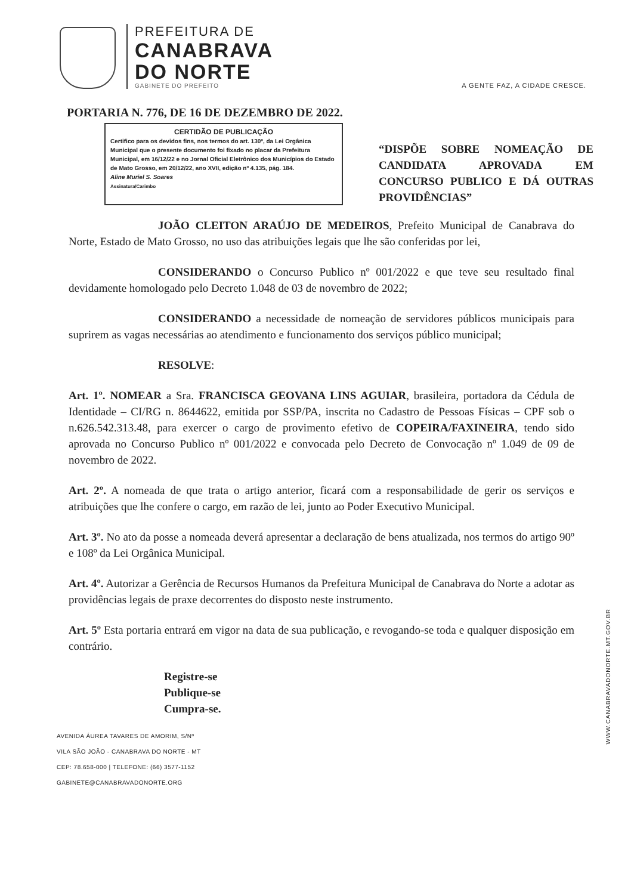PREFEITURA DE
CANABRAVA
DO NORTE
GABINETE DO PREFEITO
A GENTE FAZ, A CIDADE CRESCE.
PORTARIA N. 776, DE 16 DE DEZEMBRO DE 2022.
CERTIDÃO DE PUBLICAÇÃO
Certifico para os devidos fins, nos termos do art. 130º, da Lei Orgânica Municipal que o presente documento foi fixado no placar da Prefeitura Municipal, em 16/12/22 e no Jornal Oficial Eletrônico dos Municípios do Estado de Mato Grosso, em 20/12/22, ano XVII, edição nº 4.135, pág. 184.
Aline Muriel S. Soares
Assinatura/Carimbo
“DISPÕE SOBRE NOMEAÇÃO DE CANDIDATA APROVADA EM CONCURSO PUBLICO E DÁ OUTRAS PROVIDÊNCIAS”
JOÃO CLEITON ARAÚJO DE MEDEIROS, Prefeito Municipal de Canabrava do Norte, Estado de Mato Grosso, no uso das atribuições legais que lhe são conferidas por lei,
CONSIDERANDO o Concurso Publico nº 001/2022 e que teve seu resultado final devidamente homologado pelo Decreto 1.048 de 03 de novembro de 2022;
CONSIDERANDO a necessidade de nomeação de servidores públicos municipais para suprirem as vagas necessárias ao atendimento e funcionamento dos serviços público municipal;
RESOLVE:
Art. 1º. NOMEAR a Sra. FRANCISCA GEOVANA LINS AGUIAR, brasileira, portadora da Cédula de Identidade – CI/RG n. 8644622, emitida por SSP/PA, inscrita no Cadastro de Pessoas Físicas – CPF sob o n.626.542.313.48, para exercer o cargo de provimento efetivo de COPEIRA/FAXINEIRA, tendo sido aprovada no Concurso Publico nº 001/2022 e convocada pelo Decreto de Convocação nº 1.049 de 09 de novembro de 2022.
Art. 2º. A nomeada de que trata o artigo anterior, ficará com a responsabilidade de gerir os serviços e atribuições que lhe confere o cargo, em razão de lei, junto ao Poder Executivo Municipal.
Art. 3º. No ato da posse a nomeada deverá apresentar a declaração de bens atualizada, nos termos do artigo 90º e 108º da Lei Orgânica Municipal.
Art. 4º. Autorizar a Gerência de Recursos Humanos da Prefeitura Municipal de Canabrava do Norte a adotar as providências legais de praxe decorrentes do disposto neste instrumento.
Art. 5º Esta portaria entrará em vigor na data de sua publicação, e revogando-se toda e qualquer disposição em contrário.
Registre-se
Publique-se
Cumpra-se.
AVENIDA ÁUREA TAVARES DE AMORIM, S/Nº
VILA SÃO JOÃO - CANABRAVA DO NORTE - MT
CEP: 78.658-000 | TELEFONE: (66) 3577-1152
GABINETE@CANABRAVADONORTE.ORG
WWW.CANABRAVADONORTE.MT.GOV.BR